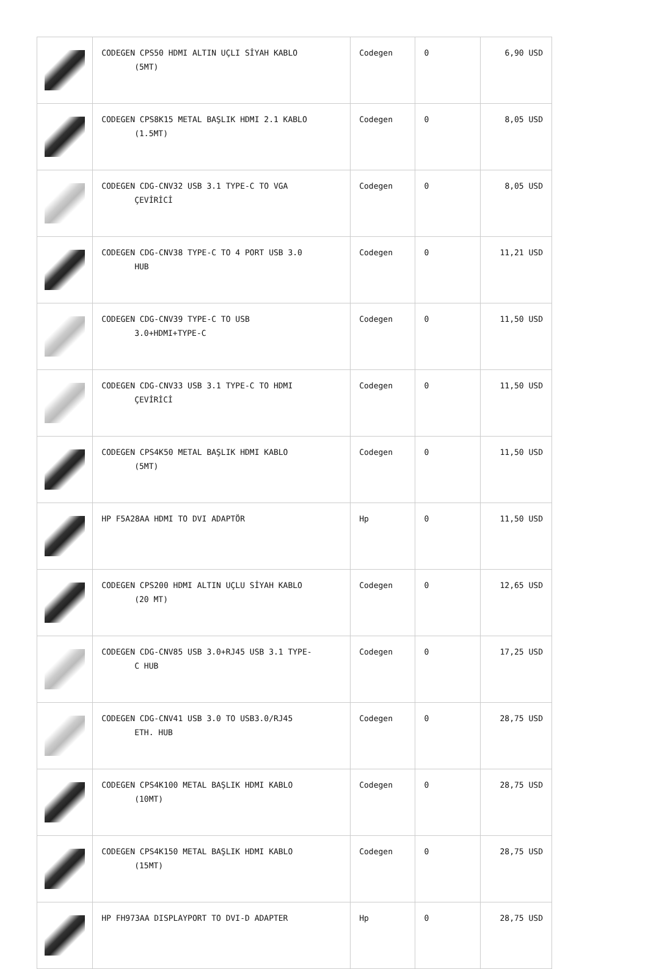| | CODEGEN CPS50 HDMI ALTIN UÇLI SİYAH KABLO (5MT) | Codegen | 0 | 6,90 USD |
| | CODEGEN CPS8K15 METAL BAŞLIK HDMI 2.1 KABLO (1.5MT) | Codegen | 0 | 8,05 USD |
| | CODEGEN CDG-CNV32 USB 3.1 TYPE-C TO VGA ÇEVİRİCİ | Codegen | 0 | 8,05 USD |
| | CODEGEN CDG-CNV38 TYPE-C TO 4 PORT USB 3.0 HUB | Codegen | 0 | 11,21 USD |
| | CODEGEN CDG-CNV39 TYPE-C TO USB 3.0+HDMI+TYPE-C | Codegen | 0 | 11,50 USD |
| | CODEGEN CDG-CNV33 USB 3.1 TYPE-C TO HDMI ÇEVİRİCİ | Codegen | 0 | 11,50 USD |
| | CODEGEN CPS4K50 METAL BAŞLIK HDMI KABLO (5MT) | Codegen | 0 | 11,50 USD |
| | HP F5A28AA HDMI TO DVI ADAPTÖR | Hp | 0 | 11,50 USD |
| | CODEGEN CPS200 HDMI ALTIN UÇLU SİYAH KABLO (20 MT) | Codegen | 0 | 12,65 USD |
| | CODEGEN CDG-CNV85 USB 3.0+RJ45 USB 3.1 TYPE- C HUB | Codegen | 0 | 17,25 USD |
| | CODEGEN CDG-CNV41 USB 3.0 TO USB3.0/RJ45 ETH. HUB | Codegen | 0 | 28,75 USD |
| | CODEGEN CPS4K100 METAL BAŞLIK HDMI KABLO (10MT) | Codegen | 0 | 28,75 USD |
| | CODEGEN CPS4K150 METAL BAŞLIK HDMI KABLO (15MT) | Codegen | 0 | 28,75 USD |
| | HP FH973AA DISPLAYPORT TO DVI-D ADAPTER | Hp | 0 | 28,75 USD |